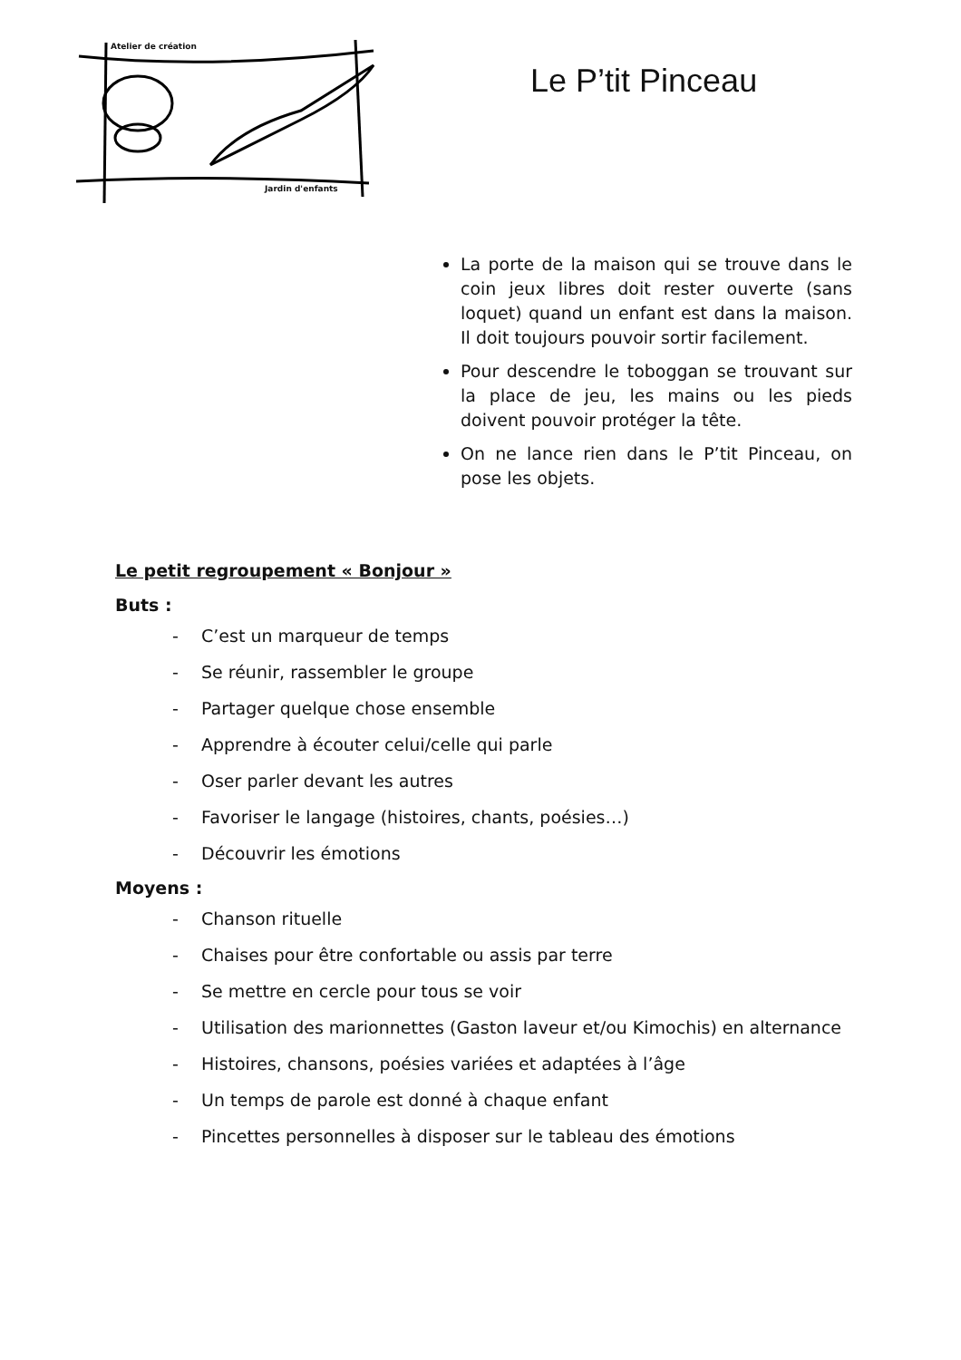Atelier de création
Jardin d'enfants
Le P’tit Pinceau
La porte de la maison qui se trouve dans le coin jeux libres doit rester ouverte (sans loquet) quand un enfant est dans la maison. Il doit toujours pouvoir sortir facilement.
Pour descendre le toboggan se trouvant sur la place de jeu, les mains ou les pieds doivent pouvoir protéger la tête.
On ne lance rien dans le P’tit Pinceau, on pose les objets.
Le petit regroupement « Bonjour »
Buts :
- C’est un marqueur de temps
- Se réunir, rassembler le groupe
- Partager quelque chose ensemble
- Apprendre à écouter celui/celle qui parle
- Oser parler devant les autres
- Favoriser le langage (histoires, chants, poésies…)
- Découvrir les émotions
Moyens :
- Chanson rituelle
- Chaises pour être confortable ou assis par terre
- Se mettre en cercle pour tous se voir
- Utilisation des marionnettes (Gaston laveur et/ou Kimochis) en alternance
- Histoires, chansons, poésies variées et adaptées à l’âge
- Un temps de parole est donné à chaque enfant
- Pincettes personnelles à disposer sur le tableau des émotions